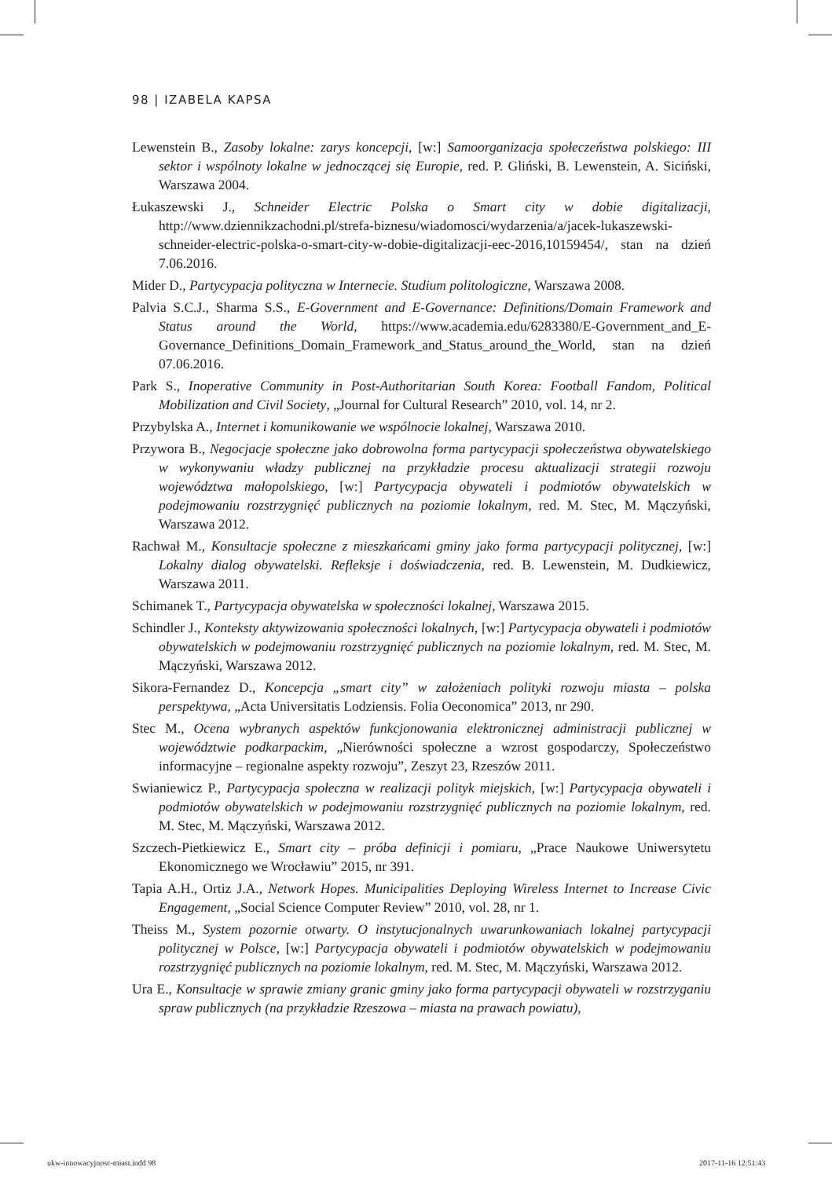98 | IZABELA KAPSA
Lewenstein B., Zasoby lokalne: zarys koncepcji, [w:] Samoorganizacja społeczeństwa polskiego: III sektor i wspólnoty lokalne w jednoczącej się Europie, red. P. Gliński, B. Lewenstein, A. Siciński, Warszawa 2004.
Łukaszewski J., Schneider Electric Polska o Smart city w dobie digitalizacji, http://www.dziennikzachodni.pl/strefa-biznesu/wiadomosci/wydarzenia/a/jacek-lukaszewski-schneider-electric-polska-o-smart-city-w-dobie-digitalizacji-eec-2016,10159454/, stan na dzień 7.06.2016.
Mider D., Partycypacja polityczna w Internecie. Studium politologiczne, Warszawa 2008.
Palvia S.C.J., Sharma S.S., E-Government and E-Governance: Definitions/Domain Framework and Status around the World, https://www.academia.edu/6283380/E-Government_and_E-Governance_Definitions_Domain_Framework_and_Status_around_the_World, stan na dzień 07.06.2016.
Park S., Inoperative Community in Post-Authoritarian South Korea: Football Fandom, Political Mobilization and Civil Society, „Journal for Cultural Research” 2010, vol. 14, nr 2.
Przybylska A., Internet i komunikowanie we wspólnocie lokalnej, Warszawa 2010.
Przywora B., Negocjacje społeczne jako dobrowolna forma partycypacji społeczeństwa obywatelskiego w wykonywaniu władzy publicznej na przykładzie procesu aktualizacji strategii rozwoju województwa małopolskiego, [w:] Partycypacja obywateli i podmiotów obywatelskich w podejmowaniu rozstrzygnięć publicznych na poziomie lokalnym, red. M. Stec, M. Mączyński, Warszawa 2012.
Rachwał M., Konsultacje społeczne z mieszkańcami gminy jako forma partycypacji politycznej, [w:] Lokalny dialog obywatelski. Refleksje i doświadczenia, red. B. Lewenstein, M. Dudkiewicz, Warszawa 2011.
Schimanek T., Partycypacja obywatelska w społeczności lokalnej, Warszawa 2015.
Schindler J., Konteksty aktywizowania społeczności lokalnych, [w:] Partycypacja obywateli i podmiotów obywatelskich w podejmowaniu rozstrzygnięć publicznych na poziomie lokalnym, red. M. Stec, M. Mączyński, Warszawa 2012.
Sikora-Fernandez D., Koncepcja „smart city” w założeniach polityki rozwoju miasta – polska perspektywa, „Acta Universitatis Lodziensis. Folia Oeconomica” 2013, nr 290.
Stec M., Ocena wybranych aspektów funkcjonowania elektronicznej administracji publicznej w województwie podkarpackim, „Nierówności społeczne a wzrost gospodarczy, Społeczeństwo informacyjne – regionalne aspekty rozwoju”, Zeszyt 23, Rzeszów 2011.
Swianiewicz P., Partycypacja społeczna w realizacji polityk miejskich, [w:] Partycypacja obywateli i podmiotów obywatelskich w podejmowaniu rozstrzygnięć publicznych na poziomie lokalnym, red. M. Stec, M. Mączyński, Warszawa 2012.
Szczech-Pietkiewicz E., Smart city – próba definicji i pomiaru, „Prace Naukowe Uniwersytetu Ekonomicznego we Wrocławiu” 2015, nr 391.
Tapia A.H., Ortiz J.A., Network Hopes. Municipalities Deploying Wireless Internet to Increase Civic Engagement, „Social Science Computer Review” 2010, vol. 28, nr 1.
Theiss M., System pozornie otwarty. O instytucjonalnych uwarunkowaniach lokalnej partycypacji politycznej w Polsce, [w:] Partycypacja obywateli i podmiotów obywatelskich w podejmowaniu rozstrzygnięć publicznych na poziomie lokalnym, red. M. Stec, M. Mączyński, Warszawa 2012.
Ura E., Konsultacje w sprawie zmiany granic gminy jako forma partycypacji obywateli w rozstrzyganiu spraw publicznych (na przykładzie Rzeszowa – miasta na prawach powiatu),
ukw-innowacyjnosc-miast.indd 98
2017-11-16 12:51:43